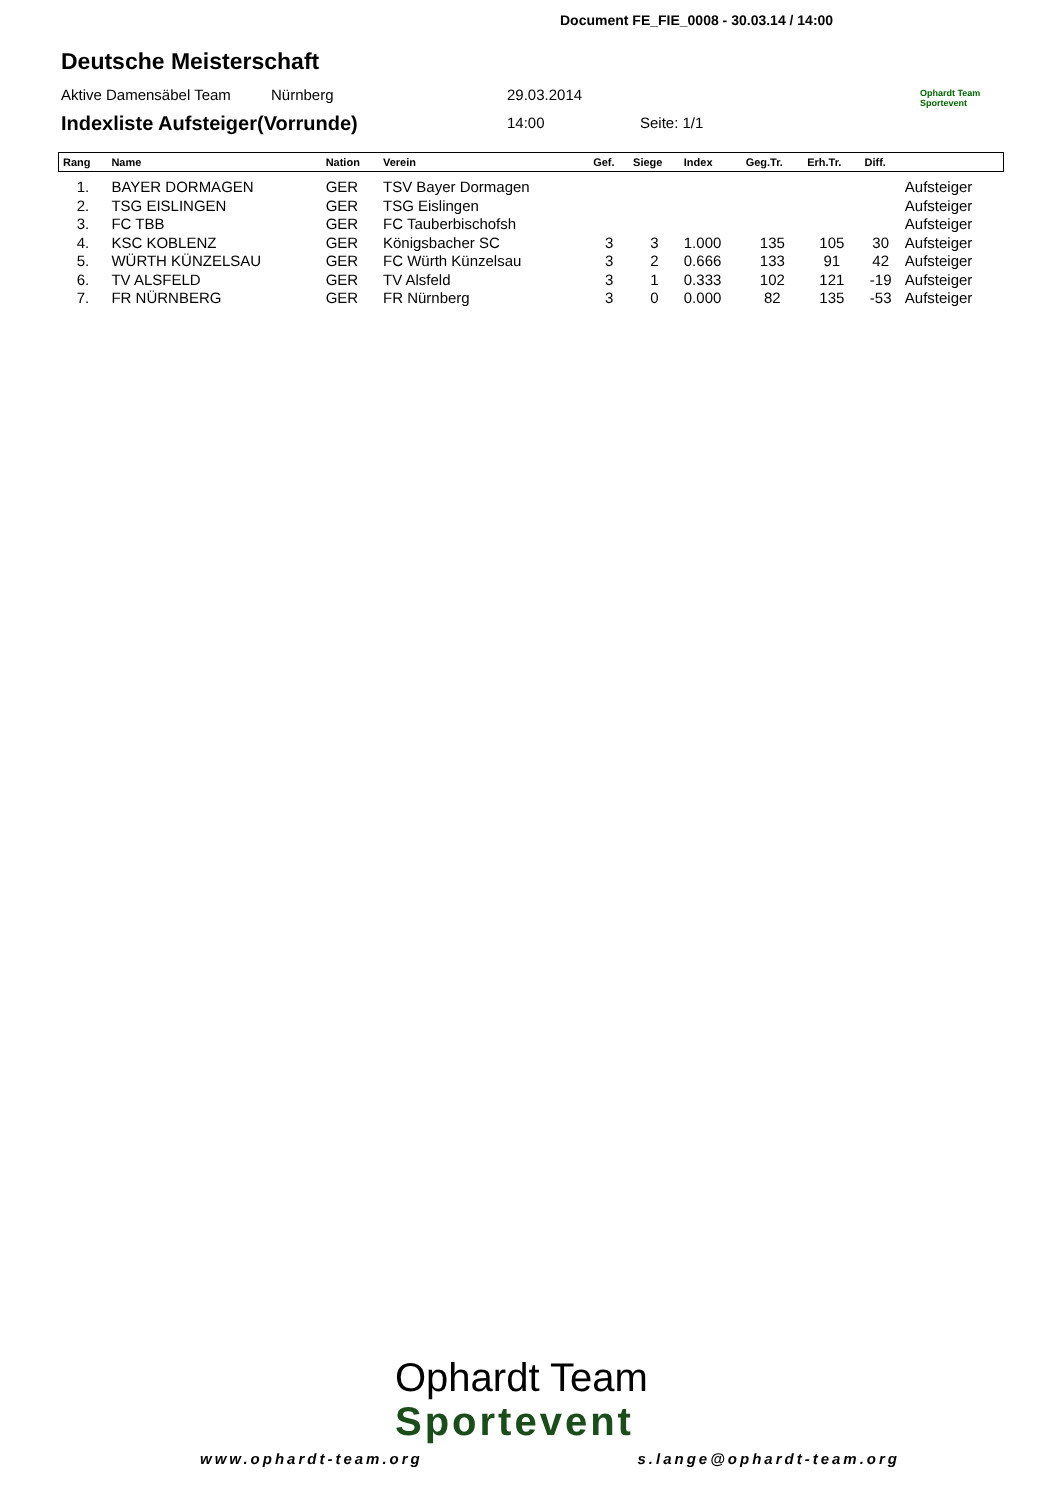Document FE_FIE_0008 - 30.03.14 / 14:00
Deutsche Meisterschaft
Aktive Damensäbel Team Nürnberg 29.03.2014
Ophardt Team
Sportevent
Indexliste Aufsteiger(Vorrunde)
14:00 Seite: 1/1
| Rang | Name | Nation | Verein | Gef. | Siege | Index | Geg.Tr. | Erh.Tr. | Diff. | |
| --- | --- | --- | --- | --- | --- | --- | --- | --- | --- | --- |
| 1. | BAYER DORMAGEN | GER | TSV Bayer Dormagen | | | | | | | Aufsteiger |
| 2. | TSG EISLINGEN | GER | TSG Eislingen | | | | | | | Aufsteiger |
| 3. | FC TBB | GER | FC Tauberbischofsh | | | | | | | Aufsteiger |
| 4. | KSC KOBLENZ | GER | Königsbacher SC | 3 | 3 | 1.000 | 135 | 105 | 30 | Aufsteiger |
| 5. | WÜRTH KÜNZELSAU | GER | FC Würth Künzelsau | 3 | 2 | 0.666 | 133 | 91 | 42 | Aufsteiger |
| 6. | TV ALSFELD | GER | TV Alsfeld | 3 | 1 | 0.333 | 102 | 121 | -19 | Aufsteiger |
| 7. | FR NÜRNBERG | GER | FR Nürnberg | 3 | 0 | 0.000 | 82 | 135 | -53 | Aufsteiger |
Ophardt Team
Sportevent
www.ophardt-team.org s.lange@ophardt-team.org